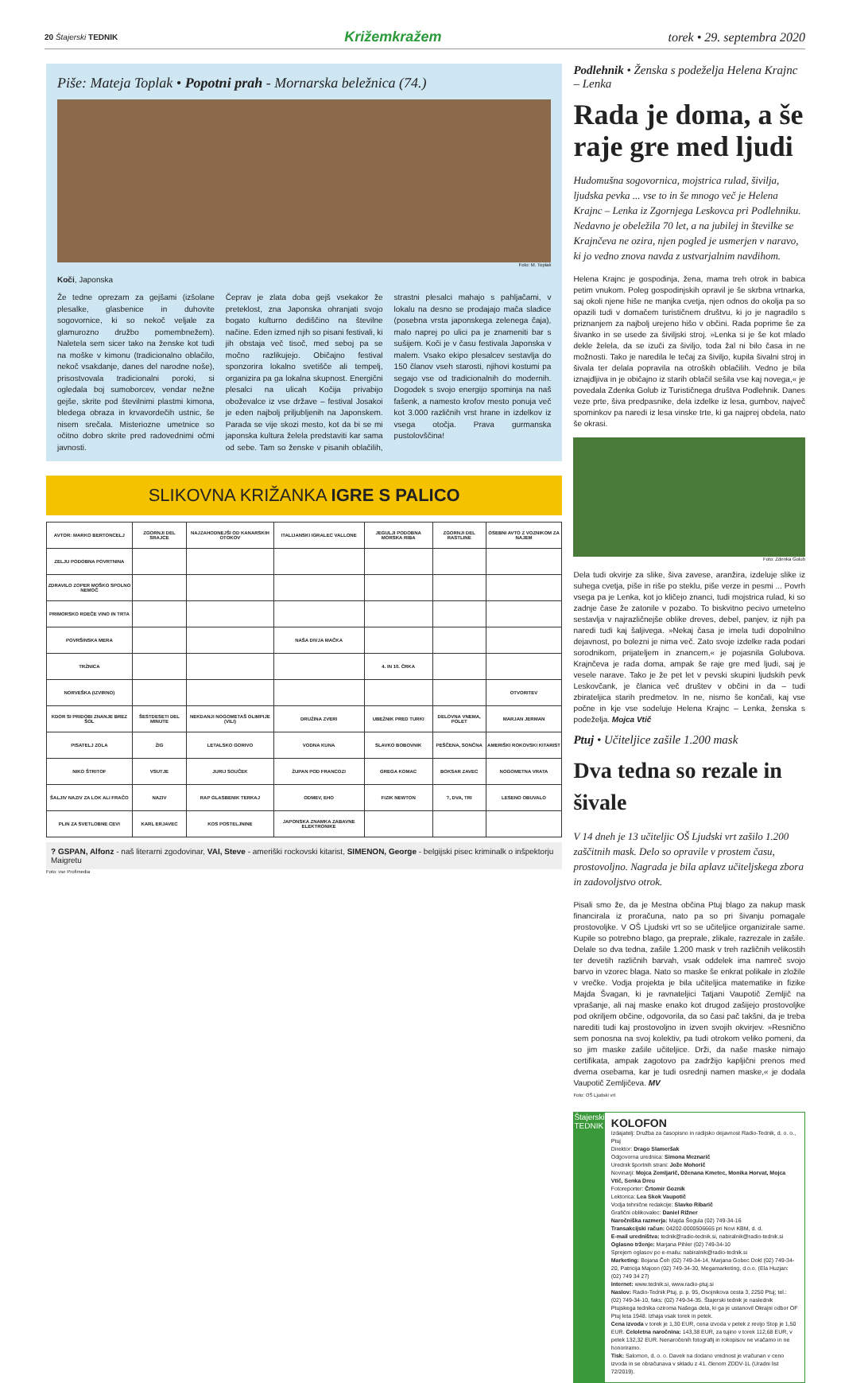20 Štajerski TEDNIK Križemkražem torek • 29. septembra 2020
Piše: Mateja Toplak • Popotni prah - Mornarska beležnica (74.)
Foto: M. Toplak
Koči, Japonska
Že tedne oprezam za gejšami (izšolane plesalke, glasbenice in duhovite sogovornice, ki so nekoč veljale za glamurozno družbo pomembnežem). Naletela sem sicer tako na ženske kot tudi na moške v kimonu (tradicionalno oblačilo, nekoč vsakdanje, danes del narodne noše), prisostvovala tradicionalni poroki, si ogledala boj sumoborcev, vendar nežne gejše, skrite pod številnimi plastmi kimona, bledega obraza in krvavordečih ustnic, še nisem srečala. Misteriozne umetnice so očitno dobro skrite pred radovednimi očmi javnosti.
Čeprav je zlata doba gejš vsekakor že preteklost, zna Japonska ohranjati svojo bogato kulturno dediščino na številne načine. Eden izmed njih so pisani festivali, ki jih obstaja več tisoč, med seboj pa se močno razlikujejo. Običajno festival sponzorira lokalno svetišče ali tempelj, organizira pa ga lokalna skupnost. Energični plesalci na ulicah Kočija privabijo oboževalce iz vse države – festival Josakoi je eden najbolj priljubljenih na Japonskem. Parada se vije skozi mesto, kot da bi se mi japonska kultura želela predstaviti kar sama od sebe. Tam so ženske v pisanih oblačilih, strastni plesalci mahajo s pahljačami, v lokalu na desno se prodajajo mača sladice (posebna vrsta japonskega zelenega čaja), malo naprej po ulici pa je znameniti bar s sušijem. Koči je v času festivala Japonska v malem. Vsako ekipo plesalcev sestavlja do 150 članov vseh starosti, njihovi kostumi pa segajo vse od tradicionalnih do modernih. Dogodek s svojo energijo spominja na naš fašenk, a namesto krofov mesto ponuja več kot 3.000 različnih vrst hrane in izdelkov iz vsega otočja. Prava gurmanska pustolovščina!
SLIKOVNA KRIŽANKA IGRE S PALICO
| AVTOR: MARKO BERTONCELJ | ZGORNJI DEL SRAJCE | NAJZAHODNEJŠI OD KANARSKIH OTOKOV | ITALIJANSKI IGRALEC VALLONE | JEGULJI PODOBNA MORSKA RIBA | ZGORNJI DEL RASTLINE | OSEBNI AVTO Z VOZNIKOM ZA NAJEM |
| ZELJU PODOBNA POVRTNINA | | | | | | |
| ZDRAVILO ZOPER MOŠKO SPOLNO NEMOČ | | | | | | |
| PRIMORSKO RDEČE VINO IN TRTA | | | | | | |
| POVRŠINSKA MERA | | | NAŠA DIVJA MAČKA | | | |
| TRŽNICA | | | | 4. IN 10. ČRKA | | |
| NORVEŠKA (IZVIRNO) | | | | | | OTVORITEV |
| KDOR SI PRIDOBI ZNANJE BREZ ŠOL | ŠESTDESETI DEL MINUTE | NEKDANJI NOGOMETAŠ OLIMPIJE (VILI) | DRUŽINA ZVERI | UBEŽNIK PRED TURKI | DELOVNA VNEMA, POLET | MARJAN JERMAN |
| PISATELJ ZOLA | ŽIG | LETALSKO GORIVO | VODNA KUNA | SLAVKO BOBOVNIK | PEŠČENA, SONČNA | AMERIŠKI ROKOVSKI KITARIST |
| NIKO ŠTRITOF | VSUTJE | JURIJ SOUČEK | ŽUPAN POD FRANCOZI | GREGA KOMAC | BOKSAR ZAVEC | NOGOMETNA VRATA |
| ŠALJIV NAZIV ZA LOK ALI FRAČO | NAZIV | RAP GLASBENIK TERKAJ | ODMEV, EHO | FIZIK NEWTON | ?, DVA, TRI | LESENO OBUVALO |
| PLIN ZA SVETLOBNE CEVI | KARL ERJAVEC | KOS POSTELJNINE | JAPONSKA ZNAMKA ZABAVNE ELEKTRONIKE | | | |
? GSPAN, Alfonz - naš literarni zgodovinar, VAI, Steve - ameriški rockovski kitarist, SIMENON, George - belgijski pisec kriminalk o inšpektorju Maigretu
Foto: vse Profimedia
Podlehnik • Ženska s podeželja Helena Krajnc – Lenka
Rada je doma, a še raje gre med ljudi
Hudomušna sogovornica, mojstrica rulad, šivilja, ljudska pevka ... vse to in še mnogo več je Helena Krajnc – Lenka iz Zgornjega Leskovca pri Podlehniku. Nedavno je obeležila 70 let, a na jubilej in številke se Krajnčeva ne ozira, njen pogled je usmerjen v naravo, ki jo vedno znova navda z ustvarjalnim navdihom.
Helena Krajnc je gospodinja, žena, mama treh otrok in babica petim vnukom. Poleg gospodinjskih opravil je še skrbna vrtnarka, saj okoli njene hiše ne manjka cvetja, njen odnos do okolja pa so opazili tudi v domačem turističnem društvu, ki jo je nagradilo s priznanjem za najbolj urejeno hišo v občini. Rada poprime še za šivanko in se usede za šiviljski stroj. »Lenka si je še kot mlado dekle želela, da se izuči za šiviljo, toda žal ni bilo časa in ne možnosti. Tako je naredila le tečaj za šiviljo, kupila šivalni stroj in šivala ter delala popravila na otroških oblačilih. Vedno je bila iznajdljiva in je običajno iz starih oblačil sešila vse kaj novega,« je povedala Zdenka Golub iz Turističnega društva Podlehnik. Danes veze prte, šiva predpasnike, dela izdelke iz lesa, gumbov, največ spominkov pa naredi iz lesa vinske trte, ki ga najprej obdela, nato še okrasi.
Foto: Zdenka Golub
Dela tudi okvirje za slike, šiva zavese, aranžira, izdeluje slike iz suhega cvetja, piše in riše po steklu, piše verze in pesmi ... Povrh vsega pa je Lenka, kot jo kličejo znanci, tudi mojstrica rulad, ki so zadnje čase že zatonile v pozabo. To biskvitno pecivo umetelno sestavlja v najrazličnejše oblike dreves, debel, panjev, iz njih pa naredi tudi kaj šaljivega. »Nekaj časa je imela tudi dopolnilno dejavnost, po bolezni je nima več. Zato svoje izdelke rada podari sorodnikom, prijateljem in znancem,« je pojasnila Golubova. Krajnčeva je rada doma, ampak še raje gre med ljudi, saj je vesele narave. Tako je že pet let v pevski skupini ljudskih pevk Leskovčank, je članica več društev v občini in da – tudi zbirateljica starih predmetov. In ne, nismo še končali, kaj vse počne in kje vse sodeluje Helena Krajnc – Lenka, ženska s podeželja. Mojca Vtič
Ptuj • Učiteljice zašile 1.200 mask
Dva tedna so rezale in šivale
V 14 dneh je 13 učiteljic OŠ Ljudski vrt zašilo 1.200 zaščitnih mask. Delo so opravile v prostem času, prostovoljno. Nagrada je bila aplavz učiteljskega zbora in zadovoljstvo otrok.
Pisali smo že, da je Mestna občina Ptuj blago za nakup mask financirala iz proračuna, nato pa so pri šivanju pomagale prostovoljke. V OŠ Ljudski vrt so se učiteljice organizirale same. Kupile so potrebno blago, ga preprale, zlikale, razrezale in zašile. Delale so dva tedna, zašile 1.200 mask v treh različnih velikostih ter devetih različnih barvah, vsak oddelek ima namreč svojo barvo in vzorec blaga. Nato so maske še enkrat polikale in zložile v vrečke. Vodja projekta je bila učiteljica matematike in fizike Majda Švagan, ki je ravnateljici Tatjani Vaupotič Zemljič na vprašanje, ali naj maske enako kot drugod zašijejo prostovoljke pod okriljem občine, odgovorila, da so časi pač takšni, da je treba narediti tudi kaj prostovoljno in izven svojih okvirjev. »Resnično sem ponosna na svoj kolektiv, pa tudi otrokom veliko pomeni, da so jim maske zašile učiteljice. Drži, da naše maske nimajo certifikata, ampak zagotovo pa zadržijo kapljični prenos med dvema osebama, kar je tudi osrednji namen maske,« je dodala Vaupotič Zemljičeva. MV
Foto: OŠ Ljudski vrt
Štajerski TEDNIK
KOLOFON
Izdajatelj: Družba za časopisno in radijsko dejavnost Radio-Tednik, d. o. o., Ptuj
Direktor: Drago Slameršak
Odgovorna urednica: Simona Meznarič
Urednik športnih strani: Jože Mohorič
Novinarji: Mojca Zemljarič, Dženana Kmetec, Monika Horvat, Mojca Vtič, Senka Dreu
Fotoreporter: Črtomir Goznik
Lektorica: Lea Skok Vaupotič
Vodja tehnične redakcije: Slavko Ribarič
Grafični oblikovalec: Daniel Rižner
Naročniška razmerja: Majda Šegula (02) 749-34-16
Transakcijski račun: 04202-0000506665 pri Novi KBM, d. d.
E-mail uredništva: tednik@radio-tednik.si, nabiralnik@radio-tednik.si
Oglasno trženje: Marjana Pihler (02) 749-34-10
Sprejem oglasov po e-mailu: nabiralnik@radio-tednik.si
Marketing: Bojana Čeh (02) 749-34-14, Marjana Gobec Dokl (02) 749-34-20, Patricija Majcen (02) 749-34-30, Megamarketing, d.o.o. (Ela Huzjan: (02) 749 34 27)
Internet: www.tednik.si, www.radio-ptuj.si
Naslov: Radio-Tednik Ptuj, p. p. 95, Osojnikova cesta 3, 2250 Ptuj; tel.: (02) 749-34-10, faks: (02) 749-34-35. Štajerski tednik je naslednik Ptujskega tednika oziroma Našega dela, ki ga je ustanovil Okrajni odbor OF Ptuj leta 1948. Izhaja vsak torek in petek.
Cena izvoda v torek je 1,30 EUR, cena izvoda v petek z revijo Stop je 1,50 EUR. Celoletna naročnina: 143,38 EUR, za tujino v torek 112,68 EUR, v petek 132,32 EUR. Nenaročenih fotografij in rokopisov ne vračamo in ne honoriramo.
Tisk: Salomon, d. o. o. Davek na dodano vrednost je vračunan v ceno izvoda in se obračunava v skladu z 41. členom ZDDV-1L (Uradni list 72/2019).